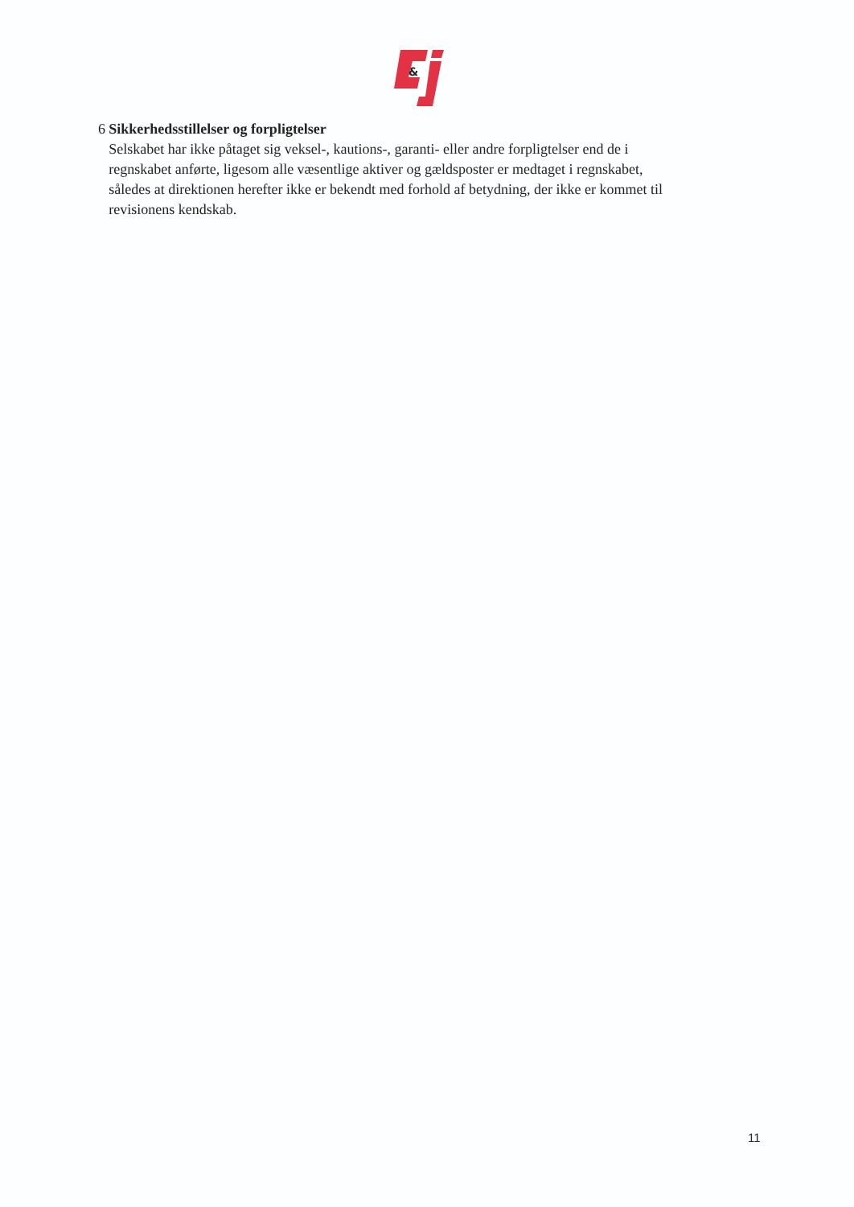&
6 Sikkerhedsstillelser og forpligtelser
Selskabet har ikke påtaget sig veksel-, kautions-, garanti- eller andre forpligtelser end de i regnskabet anførte, ligesom alle væsentlige aktiver og gældsposter er medtaget i regnskabet, således at direktionen herefter ikke er bekendt med forhold af betydning, der ikke er kommet til revisionens kendskab.
11